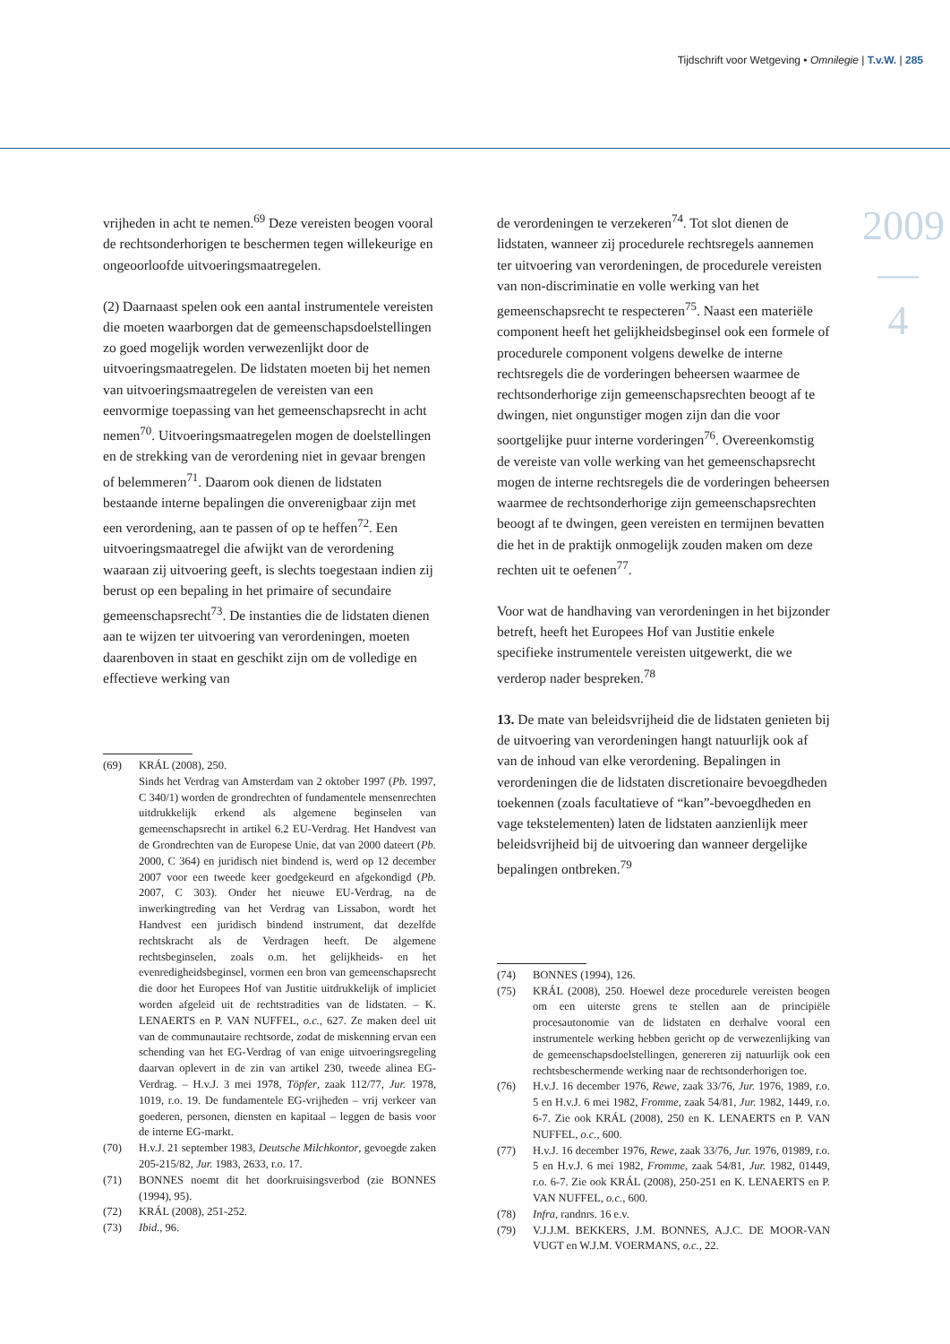Tijdschrift voor Wetgeving • Omnilegie | T.v.W. | 285
2009
—
4
vrijheden in acht te nemen.<sup>69</sup> Deze vereisten beogen vooral de rechtsonderhorigen te beschermen tegen willekeurige en ongeoorloofde uitvoeringsmaatregelen.
(2) Daarnaast spelen ook een aantal instrumentele vereisten die moeten waarborgen dat de gemeenschapsdoelstellingen zo goed mogelijk worden verwezenlijkt door de uitvoeringsmaatregelen. De lidstaten moeten bij het nemen van uitvoeringsmaatregelen de vereisten van een eenvormige toepassing van het gemeenschapsrecht in acht nemen<sup>70</sup>. Uitvoeringsmaatregelen mogen de doelstellingen en de strekking van de verordening niet in gevaar brengen of belemmeren<sup>71</sup>. Daarom ook dienen de lidstaten bestaande interne bepalingen die onverenigbaar zijn met een verordening, aan te passen of op te heffen<sup>72</sup>. Een uitvoeringsmaatregel die afwijkt van de verordening waaraan zij uitvoering geeft, is slechts toegestaan indien zij berust op een bepaling in het primaire of secundaire gemeenschapsrecht<sup>73</sup>. De instanties die de lidstaten dienen aan te wijzen ter uitvoering van verordeningen, moeten daarenboven in staat en geschikt zijn om de volledige en effectieve werking van
(69) KRÁL (2008), 250.
Sinds het Verdrag van Amsterdam van 2 oktober 1997 (Pb. 1997, C 340/1) worden de grondrechten of fundamentele mensenrechten uitdrukkelijk erkend als algemene beginselen van gemeenschapsrecht in artikel 6.2 EU-Verdrag. Het Handvest van de Grondrechten van de Europese Unie, dat van 2000 dateert (Pb. 2000, C 364) en juridisch niet bindend is, werd op 12 december 2007 voor een tweede keer goedgekeurd en afgekondigd (Pb. 2007, C 303). Onder het nieuwe EU-Verdrag, na de inwerkingtreding van het Verdrag van Lissabon, wordt het Handvest een juridisch bindend instrument, dat dezelfde rechtskracht als de Verdragen heeft. De algemene rechtsbeginselen, zoals o.m. het gelijkheids- en het evenredigheidsbeginsel, vormen een bron van gemeenschapsrecht die door het Europees Hof van Justitie uitdrukkelijk of impliciet worden afgeleid uit de rechtstradities van de lidstaten. – K. LENAERTS en P. VAN NUFFEL, o.c., 627. Ze maken deel uit van de communautaire rechtsorde, zodat de miskenning ervan een schending van het EG-Verdrag of van enige uitvoeringsregeling daarvan oplevert in de zin van artikel 230, tweede alinea EG-Verdrag. – H.v.J. 3 mei 1978, Töpfer, zaak 112/77, Jur. 1978, 1019, r.o. 19. De fundamentele EG-vrijheden – vrij verkeer van goederen, personen, diensten en kapitaal – leggen de basis voor de interne EG-markt.
(70) H.v.J. 21 september 1983, Deutsche Milchkontor, gevoegde zaken 205-215/82, Jur. 1983, 2633, r.o. 17.
(71) BONNES noemt dit het doorkruisingsverbod (zie BONNES (1994), 95).
(72) KRÁL (2008), 251-252.
(73) Ibid., 96.
de verordeningen te verzekeren<sup>74</sup>. Tot slot dienen de lidstaten, wanneer zij procedurele rechtsregels aannemen ter uitvoering van verordeningen, de procedurele vereisten van non-discriminatie en volle werking van het gemeenschapsrecht te respecteren<sup>75</sup>. Naast een materiële component heeft het gelijkheidsbeginsel ook een formele of procedurele component volgens dewelke de interne rechtsregels die de vorderingen beheersen waarmee de rechtsonderhorige zijn gemeenschapsrechten beoogt af te dwingen, niet ongunstiger mogen zijn dan die voor soortgelijke puur interne vorderingen<sup>76</sup>. Overeenkomstig de vereiste van volle werking van het gemeenschapsrecht mogen de interne rechtsregels die de vorderingen beheersen waarmee de rechtsonderhorige zijn gemeenschapsrechten beoogt af te dwingen, geen vereisten en termijnen bevatten die het in de praktijk onmogelijk zouden maken om deze rechten uit te oefenen<sup>77</sup>.
Voor wat de handhaving van verordeningen in het bijzonder betreft, heeft het Europees Hof van Justitie enkele specifieke instrumentele vereisten uitgewerkt, die we verderop nader bespreken.<sup>78</sup>
13. De mate van beleidsvrijheid die de lidstaten genieten bij de uitvoering van verordeningen hangt natuurlijk ook af van de inhoud van elke verordening. Bepalingen in verordeningen die de lidstaten discretionaire bevoegdheden toekennen (zoals facultatieve of “kan”-bevoegdheden en vage tekstelementen) laten de lidstaten aanzienlijk meer beleidsvrijheid bij de uitvoering dan wanneer dergelijke bepalingen ontbreken.<sup>79</sup>
(74) BONNES (1994), 126.
(75) KRÁL (2008), 250. Hoewel deze procedurele vereisten beogen om een uiterste grens te stellen aan de principiële procesautonomie van de lidstaten en derhalve vooral een instrumentele werking hebben gericht op de verwezenlijking van de gemeenschapsdoelstellingen, genereren zij natuurlijk ook een rechtsbeschermende werking naar de rechtsonderhorigen toe.
(76) H.v.J. 16 december 1976, Rewe, zaak 33/76, Jur. 1976, 1989, r.o. 5 en H.v.J. 6 mei 1982, Fromme, zaak 54/81, Jur. 1982, 1449, r.o. 6-7. Zie ook KRÁL (2008), 250 en K. LENAERTS en P. VAN NUFFEL, o.c., 600.
(77) H.v.J. 16 december 1976, Rewe, zaak 33/76, Jur. 1976, 01989, r.o. 5 en H.v.J. 6 mei 1982, Fromme, zaak 54/81, Jur. 1982, 01449, r.o. 6-7. Zie ook KRÁL (2008), 250-251 en K. LENAERTS en P. VAN NUFFEL, o.c., 600.
(78) Infra, randnrs. 16 e.v.
(79) V.J.J.M. BEKKERS, J.M. BONNES, A.J.C. DE MOOR-VAN VUGT en W.J.M. VOERMANS, o.c., 22.